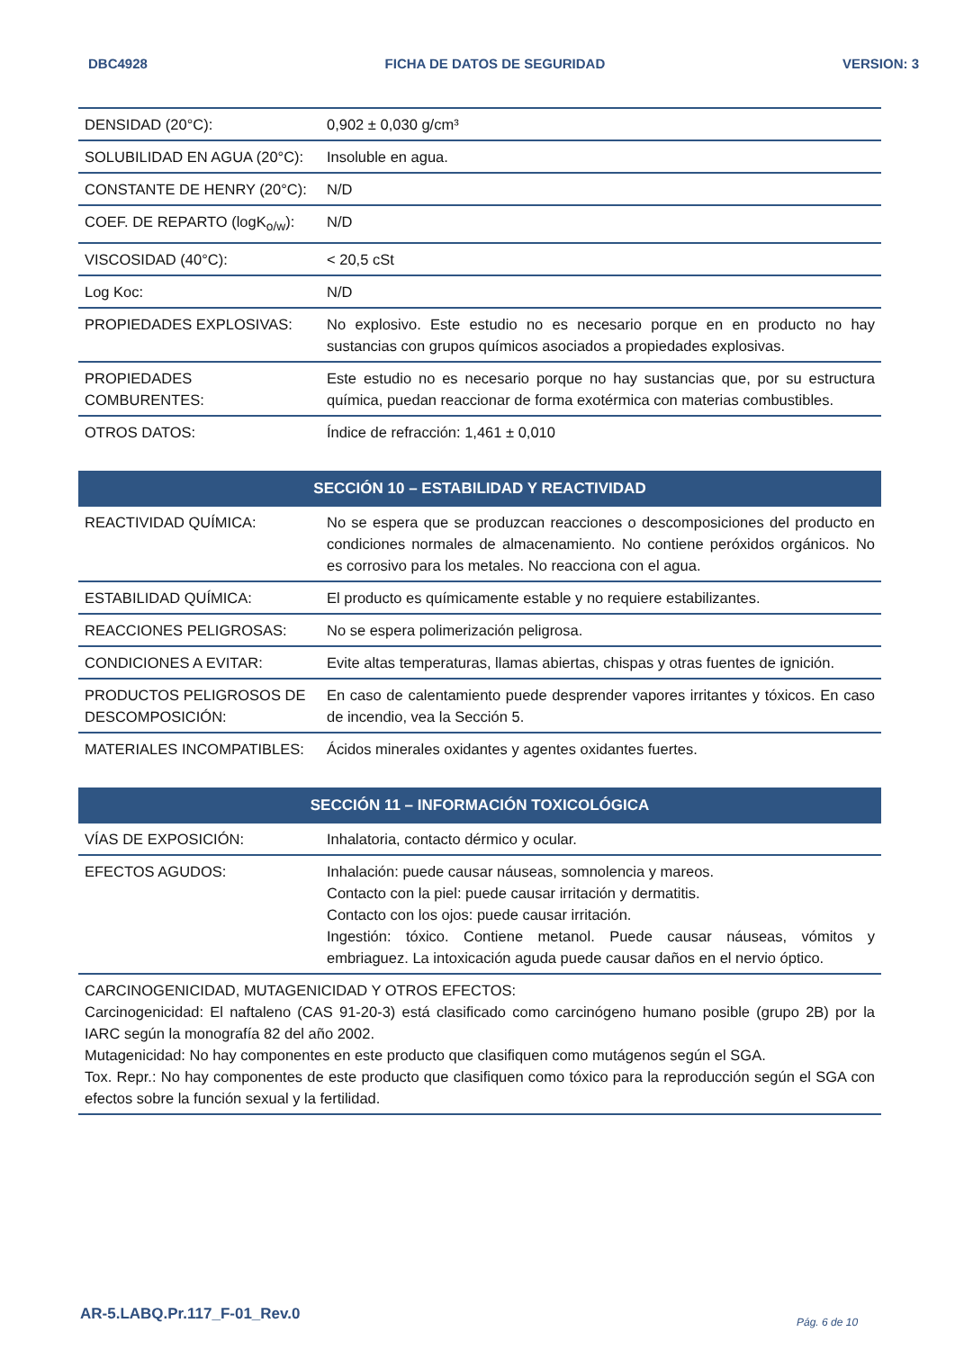DBC4928 FICHA DE DATOS DE SEGURIDAD VERSION: 3
| DENSIDAD (20°C): | 0,902 ± 0,030 g/cm³ |
| SOLUBILIDAD EN AGUA (20°C): | Insoluble en agua. |
| CONSTANTE DE HENRY (20°C): | N/D |
| COEF. DE REPARTO (logK<sub>o/w</sub>): | N/D |
| VISCOSIDAD (40°C): | < 20,5 cSt |
| Log Koc: | N/D |
| PROPIEDADES EXPLOSIVAS: | No explosivo. Este estudio no es necesario porque en en producto no hay sustancias con grupos químicos asociados a propiedades explosivas. |
| PROPIEDADES COMBURENTES: | Este estudio no es necesario porque no hay sustancias que, por su estructura química, puedan reaccionar de forma exotérmica con materias combustibles. |
| OTROS DATOS: | Índice de refracción: 1,461 ± 0,010 |
| SECCIÓN 10 – ESTABILIDAD Y REACTIVIDAD | |
| --- | --- |
| REACTIVIDAD QUÍMICA: | No se espera que se produzcan reacciones o descomposiciones del producto en condiciones normales de almacenamiento. No contiene peróxidos orgánicos. No es corrosivo para los metales. No reacciona con el agua. |
| ESTABILIDAD QUÍMICA: | El producto es químicamente estable y no requiere estabilizantes. |
| REACCIONES PELIGROSAS: | No se espera polimerización peligrosa. |
| CONDICIONES A EVITAR: | Evite altas temperaturas, llamas abiertas, chispas y otras fuentes de ignición. |
| PRODUCTOS PELIGROSOS DE DESCOMPOSICIÓN: | En caso de calentamiento puede desprender vapores irritantes y tóxicos. En caso de incendio, vea la Sección 5. |
| MATERIALES INCOMPATIBLES: | Ácidos minerales oxidantes y agentes oxidantes fuertes. |
| SECCIÓN 11 – INFORMACIÓN TOXICOLÓGICA | |
| --- | --- |
| VÍAS DE EXPOSICIÓN: | Inhalatoria, contacto dérmico y ocular. |
| EFECTOS AGUDOS: | Inhalación: puede causar náuseas, somnolencia y mareos. Contacto con la piel: puede causar irritación y dermatitis. Contacto con los ojos: puede causar irritación. Ingestión: tóxico. Contiene metanol. Puede causar náuseas, vómitos y embriaguez. La intoxicación aguda puede causar daños en el nervio óptico. |
| CARCINOGENICIDAD, MUTAGENICIDAD Y OTROS EFECTOS: Carcinogenicidad: El naftaleno (CAS 91-20-3) está clasificado como carcinógeno humano posible (grupo 2B) por la IARC según la monografía 82 del año 2002. Mutagenicidad: No hay componentes en este producto que clasifiquen como mutágenos según el SGA. Tox. Repr.: No hay componentes de este producto que clasifiquen como tóxico para la reproducción según el SGA con efectos sobre la función sexual y la fertilidad. | |
AR-5.LABQ.Pr.117_F-01_Rev.0 Pág. 6 de 10